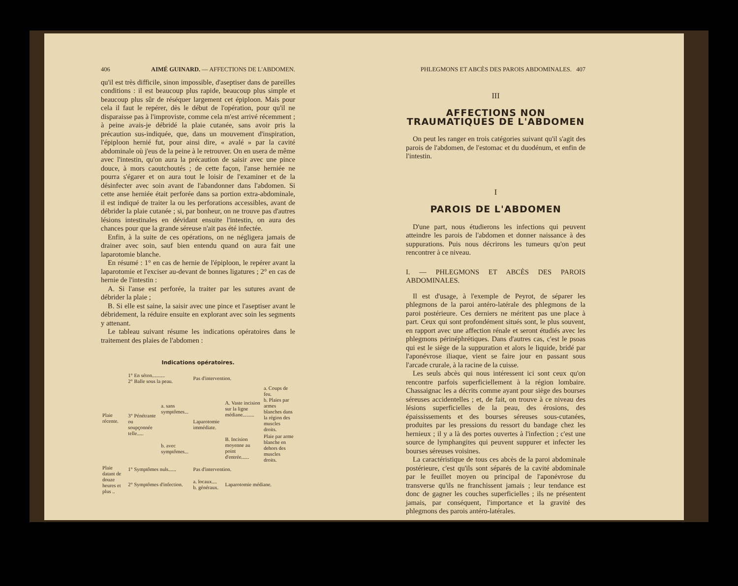406 AIMÉ GUINARD. — AFFECTIONS DE L'ABDOMEN.
qu'il est très difficile, sinon impossible, d'aseptiser dans de pareilles conditions : il est beaucoup plus rapide, beaucoup plus simple et beaucoup plus sûr de réséquer largement cet épiploon. Mais pour cela il faut le repérer, dès le début de l'opération, pour qu'il ne disparaisse pas à l'improviste, comme cela m'est arrivé récemment ; à peine avais-je débridé la plaie cutanée, sans avoir pris la précaution sus-indiquée, que, dans un mouvement d'inspiration, l'épiploon hernié fut, pour ainsi dire, « avalé » par la cavité abdominale où j'eus de la peine à le retrouver. On en usera de même avec l'intestin, qu'on aura la précaution de saisir avec une pince douce, à mors caoutchoutés ; de cette façon, l'anse herniée ne pourra s'égarer et on aura tout le loisir de l'examiner et de la désinfecter avec soin avant de l'abandonner dans l'abdomen. Si cette anse herniée était perforée dans sa portion extra-abdominale, il est indiqué de traiter la ou les perforations accessibles, avant de débrider la plaie cutanée ; si, par bonheur, on ne trouve pas d'autres lésions intestinales en dévidant ensuite l'intestin, on aura des chances pour que la grande séreuse n'ait pas été infectée.
Enfin, à la suite de ces opérations, on ne négligera jamais de drainer avec soin, sauf bien entendu quand on aura fait une laparotomie blanche.
En résumé : 1° en cas de hernie de l'épiploon, le repérer avant la laparotomie et l'exciser au-devant de bonnes ligatures ; 2° en cas de hernie de l'intestin :
A. Si l'anse est perforée, la traiter par les sutures avant de débrider la plaie ;
B. Si elle est saine, la saisir avec une pince et l'aseptiser avant le débridement, la réduire ensuite en explorant avec soin les segments y attenant.
Le tableau suivant résume les indications opératoires dans le traitement des plaies de l'abdomen :
Indications opératoires.
| Plaie récente. | 1° En séton.......... 2° Balle sous la peau. | | Pas d'intervention. | | |
| | 3° Pénétrante ou soupçonnée telle..... | a. sans symptômes... | Laparotomie immédiate. | A. Vaste incision sur la ligne médiane......... | a. Coups de feu. b. Plaies par armes blanches dans la région des muscles droits. |
| | | b. avec symptômes... | | B. Incision moyenne au point d'entrée...... | Plaie par arme blanche en dehors des muscles droits. |
| Plaie datant de douze heures et plus .. | 1° Symptômes nuls...... | | Pas d'intervention. | | |
| | 2° Symptômes d'infection. | | a. locaux.... b. généraux. | Laparotomie médiane. | |
PHLEGMONS ET ABCÈS DES PAROIS ABDOMINALES. 407
III
AFFECTIONS NON TRAUMATIQUES DE L'ABDOMEN
On peut les ranger en trois catégories suivant qu'il s'agit des parois de l'abdomen, de l'estomac et du duodénum, et enfin de l'intestin.
I
PAROIS DE L'ABDOMEN
D'une part, nous étudierons les infections qui peuvent atteindre les parois de l'abdomen et donner naissance à des suppurations. Puis nous décrirons les tumeurs qu'on peut rencontrer à ce niveau.
I. — PHLEGMONS ET ABCÈS DES PAROIS ABDOMINALES.
Il est d'usage, à l'exemple de Peyrot, de séparer les phlegmons de la paroi antéro-latérale des phlegmons de la paroi postérieure. Ces derniers ne méritent pas une place à part. Ceux qui sont profondément situés sont, le plus souvent, en rapport avec une affection rénale et seront étudiés avec les phlegmons périnéphrétiques. Dans d'autres cas, c'est le psoas qui est le siège de la suppuration et alors le liquide, bridé par l'aponévrose iliaque, vient se faire jour en passant sous l'arcade crurale, à la racine de la cuisse.
Les seuls abcès qui nous intéressent ici sont ceux qu'on rencontre parfois superficiellement à la région lombaire. Chassaignac les a décrits comme ayant pour siège des bourses séreuses accidentelles ; et, de fait, on trouve à ce niveau des lésions superficielles de la peau, des érosions, des épaississements et des bourses séreuses sous-cutanées, produites par les pressions du ressort du bandage chez les hernieux ; il y a là des portes ouvertes à l'infection ; c'est une source de lymphangites qui peuvent suppurer et infecter les bourses séreuses voisines.
La caractéristique de tous ces abcès de la paroi abdominale postérieure, c'est qu'ils sont séparés de la cavité abdominale par le feuillet moyen ou principal de l'aponévrose du transverse qu'ils ne franchissent jamais ; leur tendance est donc de gagner les couches superficielles ; ils ne présentent jamais, par conséquent, l'importance et la gravité des phlegmons des parois antéro-latérales.